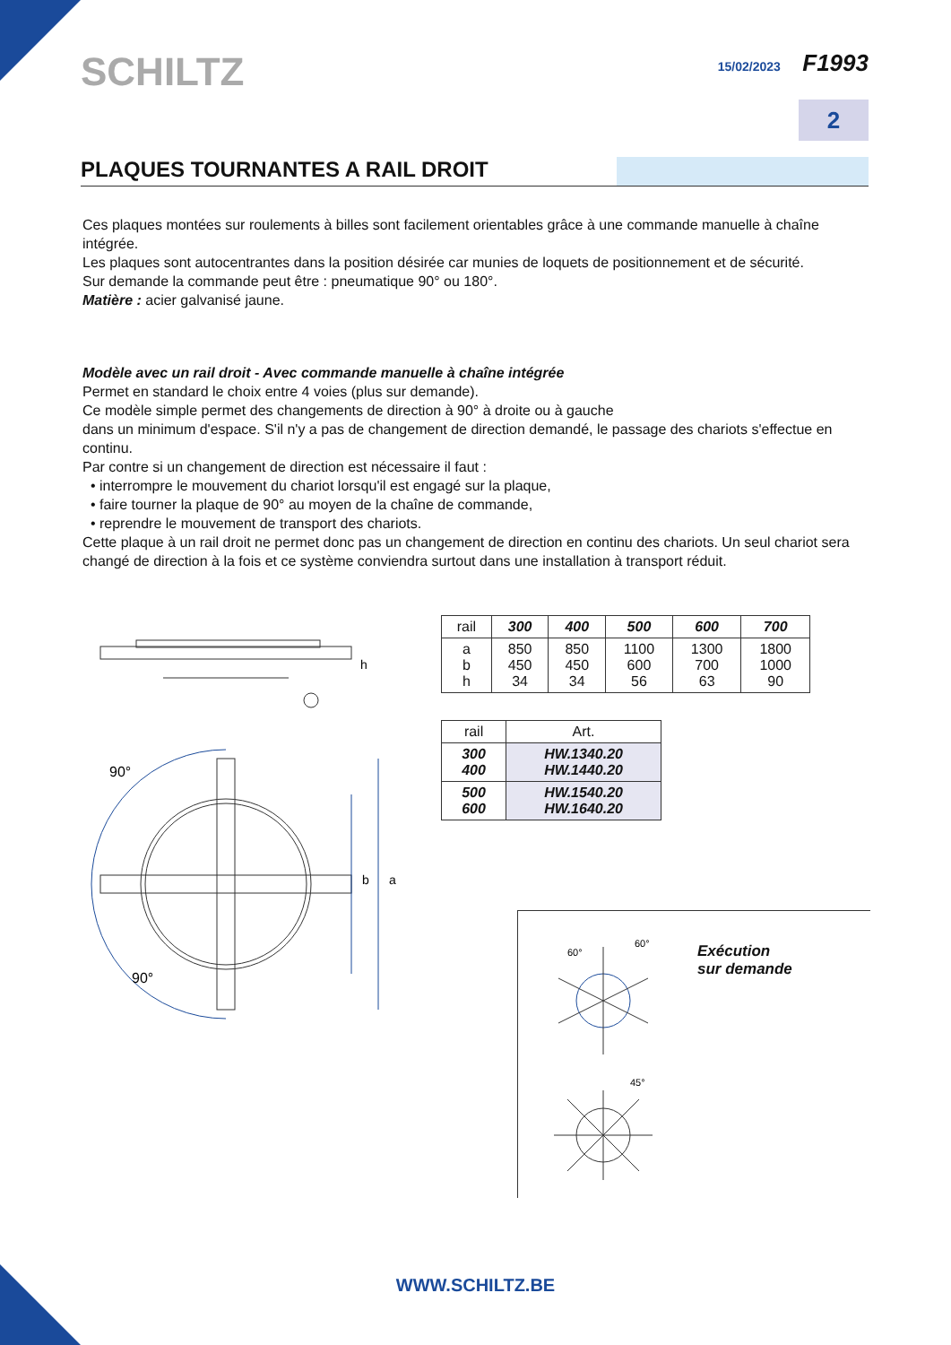SCHILTZ
15/02/2023 F1993
2
PLAQUES TOURNANTES A RAIL DROIT
Ces plaques montées sur roulements à billes sont facilement orientables grâce à une commande manuelle à chaîne intégrée.
Les plaques sont autocentrantes dans la position désirée car munies de loquets de positionnement et de sécurité.
Sur demande la commande peut être : pneumatique 90° ou 180°.
Matière : acier galvanisé jaune.
Modèle avec un rail droit - Avec commande manuelle à chaîne intégrée
Permet en standard le choix entre 4 voies (plus sur demande).
Ce modèle simple permet des changements de direction à 90° à droite ou à gauche
dans un minimum d'espace. S'il n'y a pas de changement de direction demandé, le passage des chariots s'effectue en continu.
Par contre si un changement de direction est nécessaire il faut :
• interrompre le mouvement du chariot lorsqu'il est engagé sur la plaque,
• faire tourner la plaque de 90° au moyen de la chaîne de commande,
• reprendre le mouvement de transport des chariots.
Cette plaque à un rail droit ne permet donc pas un changement de direction en continu des chariots. Un seul chariot sera changé de direction à la fois et ce système conviendra surtout dans une installation à transport réduit.
h
90°
90°
b
a
| rail | 300 | 400 | 500 | 600 | 700 |
| --- | --- | --- | --- | --- | --- |
| a b h | 850 450 34 | 850 450 34 | 1100 600 56 | 1300 700 63 | 1800 1000 90 |
| rail | Art. |
| --- | --- |
| 300 400 | HW.1340.20 HW.1440.20 |
| 500 600 | HW.1540.20 HW.1640.20 |
60°
60°
45°
Exécution
sur demande
WWW.SCHILTZ.BE